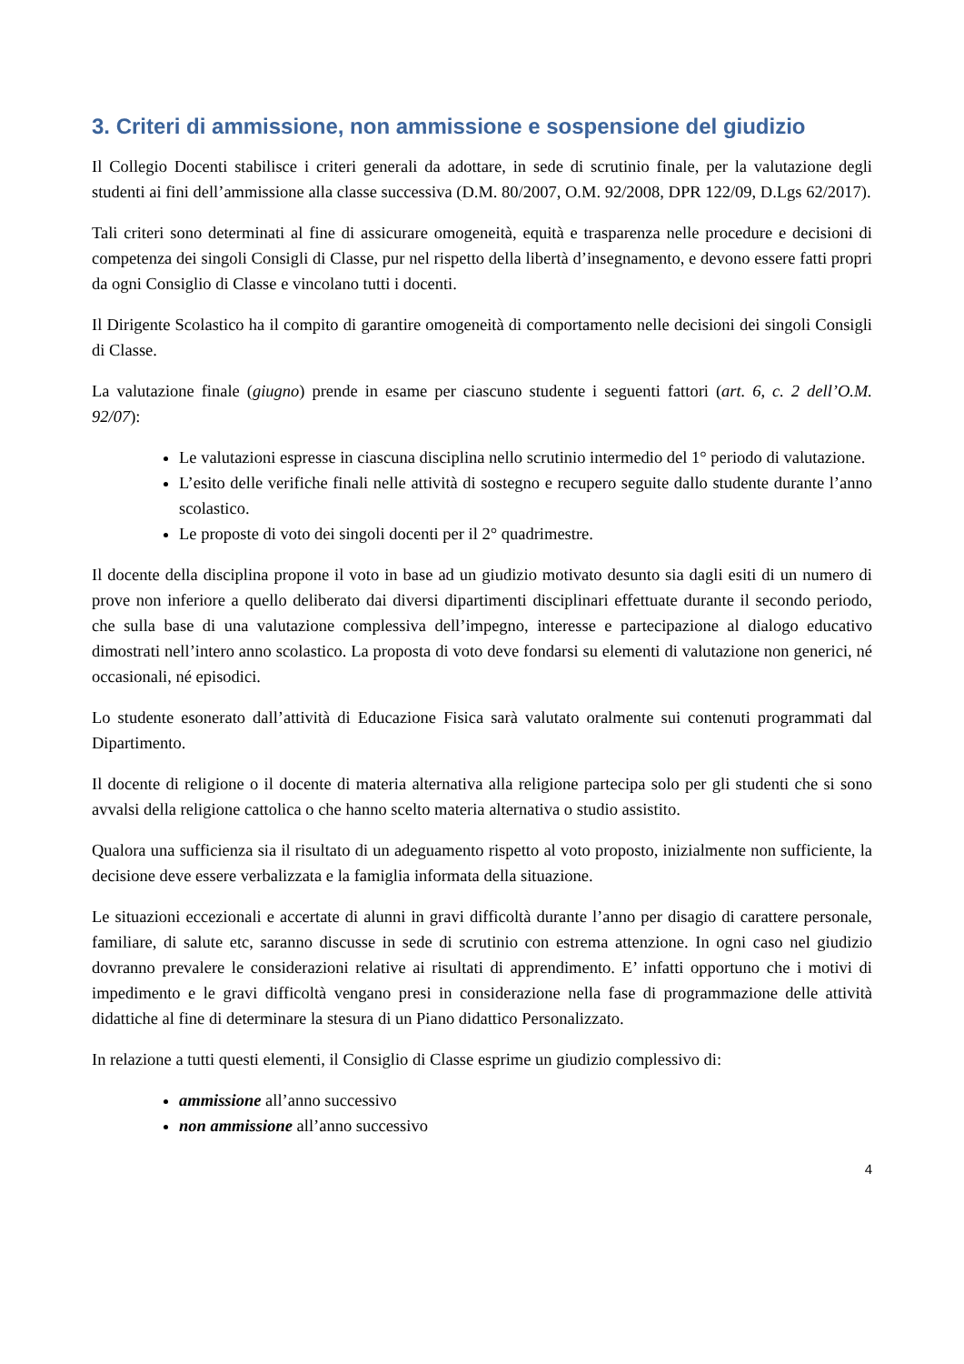3. Criteri di ammissione, non ammissione e sospensione del giudizio
Il Collegio Docenti stabilisce i criteri generali da adottare, in sede di scrutinio finale, per la valutazione degli studenti ai fini dell’ammissione alla classe successiva (D.M. 80/2007, O.M. 92/2008, DPR 122/09, D.Lgs 62/2017).
Tali criteri sono determinati al fine di assicurare omogeneità, equità e trasparenza nelle procedure e decisioni di competenza dei singoli Consigli di Classe, pur nel rispetto della libertà d’insegnamento, e devono essere fatti propri da ogni Consiglio di Classe e vincolano tutti i docenti.
Il Dirigente Scolastico ha il compito di garantire omogeneità di comportamento nelle decisioni dei singoli Consigli di Classe.
La valutazione finale (giugno) prende in esame per ciascuno studente i seguenti fattori (art. 6, c. 2 dell’O.M. 92/07):
Le valutazioni espresse in ciascuna disciplina nello scrutinio intermedio del 1° periodo di valutazione.
L’esito delle verifiche finali nelle attività di sostegno e recupero seguite dallo studente durante l’anno scolastico.
Le proposte di voto dei singoli docenti per il 2° quadrimestre.
Il docente della disciplina propone il voto in base ad un giudizio motivato desunto sia dagli esiti di un numero di prove non inferiore a quello deliberato dai diversi dipartimenti disciplinari effettuate durante il secondo periodo, che sulla base di una valutazione complessiva dell’impegno, interesse e partecipazione al dialogo educativo dimostrati nell’intero anno scolastico. La proposta di voto deve fondarsi su elementi di valutazione non generici, né occasionali, né episodici.
Lo studente esonerato dall’attività di Educazione Fisica sarà valutato oralmente sui contenuti programmati dal Dipartimento.
Il docente di religione o il docente di materia alternativa alla religione partecipa solo per gli studenti che si sono avvalsi della religione cattolica o che hanno scelto materia alternativa o studio assistito.
Qualora una sufficienza sia il risultato di un adeguamento rispetto al voto proposto, inizialmente non sufficiente, la decisione deve essere verbalizzata e la famiglia informata della situazione.
Le situazioni eccezionali e accertate di alunni in gravi difficoltà durante l’anno per disagio di carattere personale, familiare, di salute etc, saranno discusse in sede di scrutinio con estrema attenzione. In ogni caso nel giudizio dovranno prevalere le considerazioni relative ai risultati di apprendimento. E’ infatti opportuno che i motivi di impedimento e le gravi difficoltà vengano presi in considerazione nella fase di programmazione delle attività didattiche al fine di determinare la stesura di un Piano didattico Personalizzato.
In relazione a tutti questi elementi, il Consiglio di Classe esprime un giudizio complessivo di:
ammissione all’anno successivo
non ammissione all’anno successivo
4